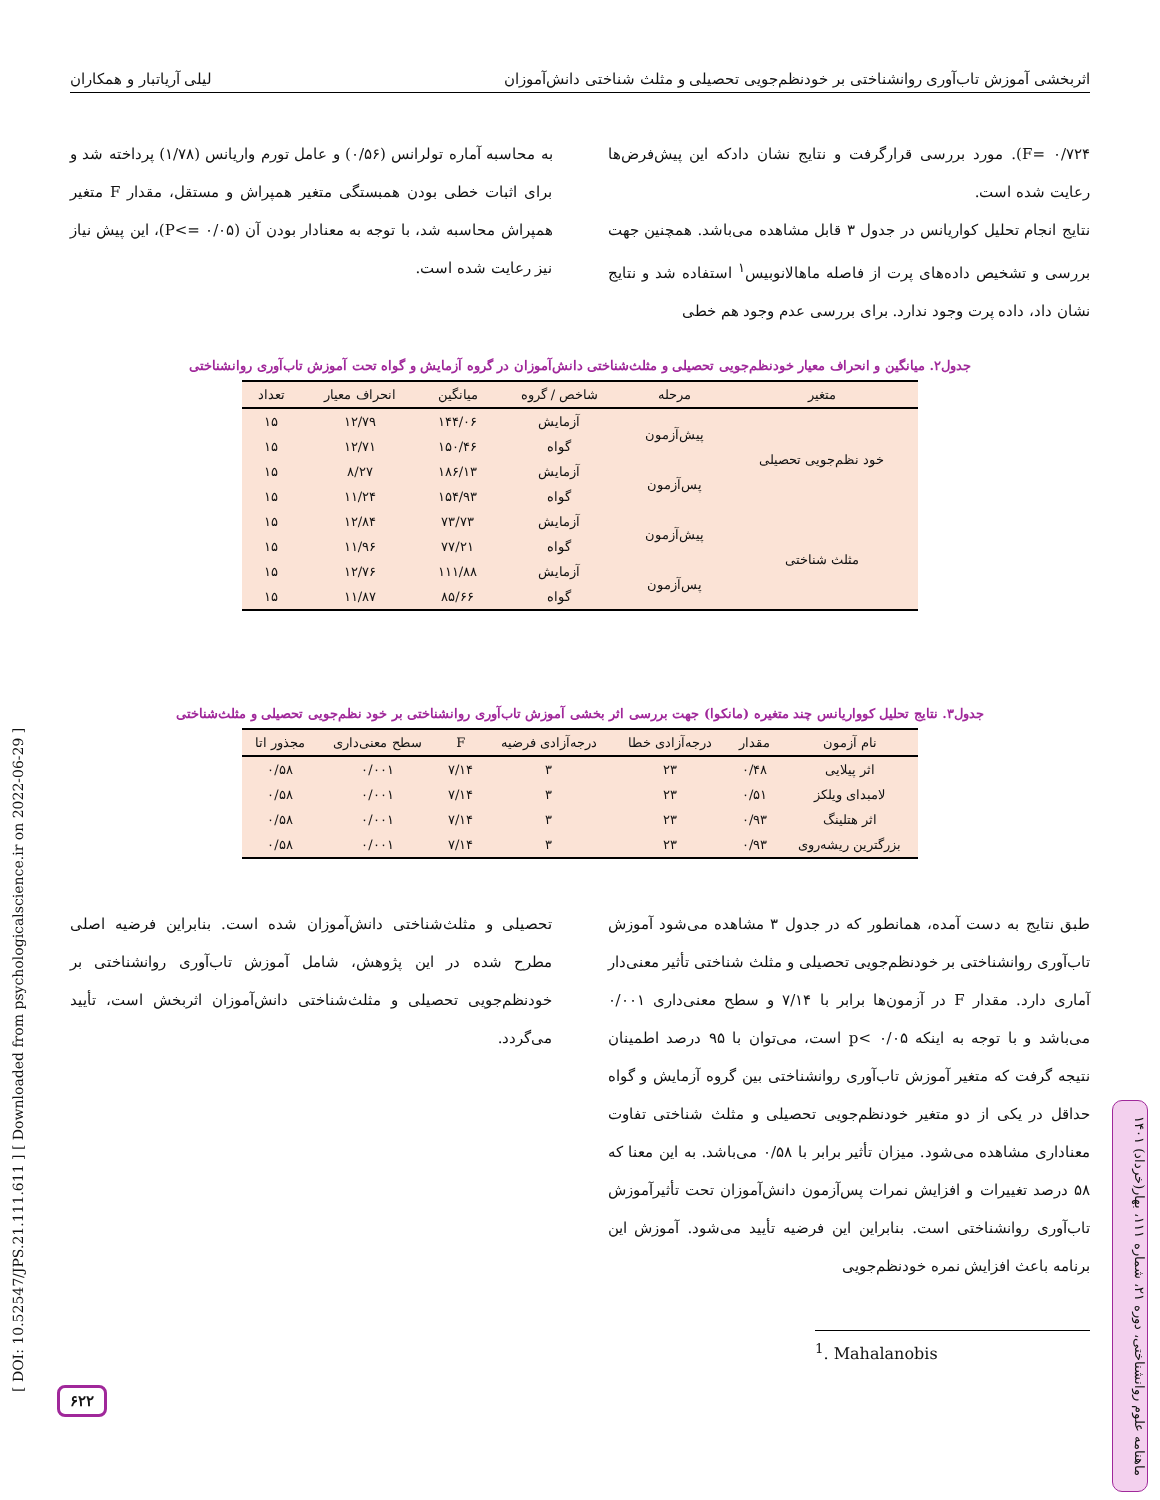اثربخشی آموزش تاب‌آوری روانشناختی بر خودنظم‌جویی تحصیلی و مثلث شناختی دانش‌آموزان لیلی آریاتبار و همکاران
F= ۰/۷۲۴). مورد بررسی قرارگرفت و نتایج نشان دادکه این پیش‌فرض‌ها رعایت شده است.
نتایج انجام تحلیل کواریانس در جدول ۳ قابل مشاهده می‌باشد. همچنین جهت بررسی و تشخیص داده‌های پرت از فاصله ماهالانوبیس<sup>۱</sup> استفاده شد و نتایج نشان داد، داده پرت وجود ندارد. برای بررسی عدم وجود هم خطی
به محاسبه آماره تولرانس (۰/۵۶) و عامل تورم واریانس (۱/۷۸) پرداخته شد و برای اثبات خطی بودن همبستگی متغیر همپراش و مستقل، مقدار F متغیر همپراش محاسبه شد، با توجه به معنادار بودن آن (P<= ۰/۰۵)، این پیش نیاز نیز رعایت شده است.
جدول۲. میانگین و انحراف معیار خودنظم‌جویی تحصیلی و مثلث‌شناختی دانش‌آموزان در گروه آزمایش و گواه تحت آموزش تاب‌آوری روانشناختی
| متغیر | مرحله | شاخص / گروه | میانگین | انحراف معیار | تعداد |
| --- | --- | --- | --- | --- | --- |
| خود نظم‌جویی تحصیلی | پیش‌آزمون | آزمایش | ۱۴۴/۰۶ | ۱۲/۷۹ | ۱۵ |
| | | گواه | ۱۵۰/۴۶ | ۱۲/۷۱ | ۱۵ |
| | پس‌آزمون | آزمایش | ۱۸۶/۱۳ | ۸/۲۷ | ۱۵ |
| | | گواه | ۱۵۴/۹۳ | ۱۱/۲۴ | ۱۵ |
| مثلث شناختی | پیش‌آزمون | آزمایش | ۷۳/۷۳ | ۱۲/۸۴ | ۱۵ |
| | | گواه | ۷۷/۲۱ | ۱۱/۹۶ | ۱۵ |
| | پس‌آزمون | آزمایش | ۱۱۱/۸۸ | ۱۲/۷۶ | ۱۵ |
| | | گواه | ۸۵/۶۶ | ۱۱/۸۷ | ۱۵ |
جدول۳. نتایج تحلیل کوواریانس چند متغیره (مانکوا) جهت بررسی اثر بخشی آموزش تاب‌آوری روانشناختی بر خود نظم‌جویی تحصیلی و مثلث‌شناختی
| نام آزمون | مقدار | درجه‌آزادی خطا | درجه‌آزادی فرضیه | F | سطح معنی‌داری | مجذور اتا |
| --- | --- | --- | --- | --- | --- | --- |
| اثر پیلایی | ۰/۴۸ | ۲۳ | ۳ | ۷/۱۴ | ۰/۰۰۱ | ۰/۵۸ |
| لامبدای ویلکز | ۰/۵۱ | ۲۳ | ۳ | ۷/۱۴ | ۰/۰۰۱ | ۰/۵۸ |
| اثر هتلینگ | ۰/۹۳ | ۲۳ | ۳ | ۷/۱۴ | ۰/۰۰۱ | ۰/۵۸ |
| بزرگترین ریشه‌روی | ۰/۹۳ | ۲۳ | ۳ | ۷/۱۴ | ۰/۰۰۱ | ۰/۵۸ |
طبق نتایج به دست آمده، همانطور که در جدول ۳ مشاهده می‌شود آموزش تاب‌آوری روانشناختی بر خودنظم‌جویی تحصیلی و مثلث شناختی تأثیر معنی‌دار آماری دارد. مقدار F در آزمون‌ها برابر با ۷/۱۴ و سطح معنی‌داری ۰/۰۰۱ می‌باشد و با توجه به اینکه p< ۰/۰۵ است، می‌توان با ۹۵ درصد اطمینان نتیجه گرفت که متغیر آموزش تاب‌آوری روانشناختی بین گروه آزمایش و گواه حداقل در یکی از دو متغیر خودنظم‌جویی تحصیلی و مثلث شناختی تفاوت معناداری مشاهده می‌شود. میزان تأثیر برابر با ۰/۵۸ می‌باشد. به این معنا که ۵۸ درصد تغییرات و افزایش نمرات پس‌آزمون دانش‌آموزان تحت تأثیرآموزش تاب‌آوری روانشناختی است. بنابراین این فرضیه تأیید می‌شود. آموزش این برنامه باعث افزایش نمره خودنظم‌جویی
تحصیلی و مثلث‌شناختی دانش‌آموزان شده است. بنابراین فرضیه اصلی مطرح شده در این پژوهش، شامل آموزش تاب‌آوری روانشناختی بر خودنظم‌جویی تحصیلی و مثلث‌شناختی دانش‌آموزان اثربخش است، تأیید می‌گردد.
<sup>1</sup>. Mahalanobis
[ DOI: 10.52547/JPS.21.111.611 ] [ Downloaded from psychologicalscience.ir on 2022-06-29 ]
۶۲۲
ماهنامه علوم روانشناختی، دوره ۲۱، شماره ۱۱۱، بهار(خرداد) ۱۴۰۱